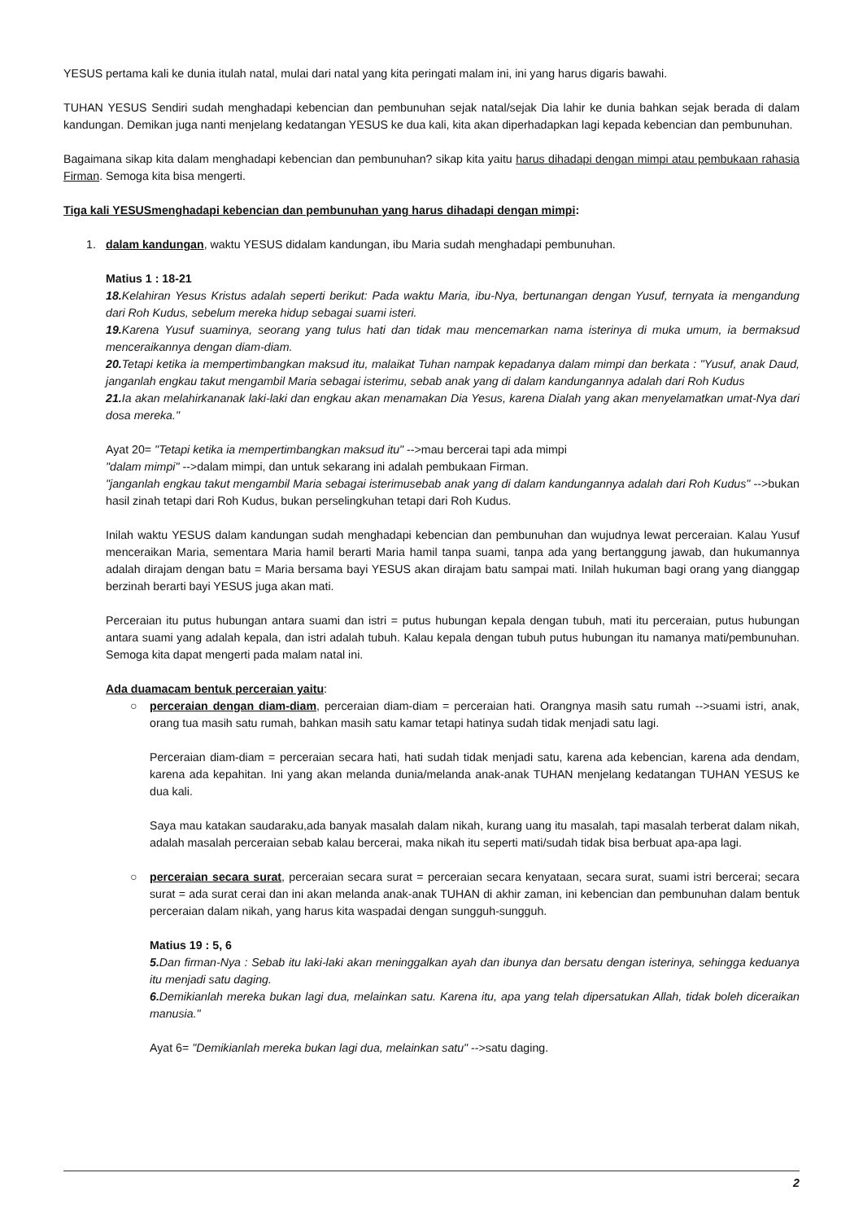YESUS pertama kali ke dunia itulah natal, mulai dari natal yang kita peringati malam ini, ini yang harus digaris bawahi.
TUHAN YESUS Sendiri sudah menghadapi kebencian dan pembunuhan sejak natal/sejak Dia lahir ke dunia bahkan sejak berada di dalam kandungan. Demikan juga nanti menjelang kedatangan YESUS ke dua kali, kita akan diperhadapkan lagi kepada kebencian dan pembunuhan.
Bagaimana sikap kita dalam menghadapi kebencian dan pembunuhan? sikap kita yaitu harus dihadapi dengan mimpi atau pembukaan rahasia Firman. Semoga kita bisa mengerti.
Tiga kali YESUSmenghadapi kebencian dan pembunuhan yang harus dihadapi dengan mimpi:
1. dalam kandungan, waktu YESUS didalam kandungan, ibu Maria sudah menghadapi pembunuhan.
Matius 1 : 18-21
18. Kelahiran Yesus Kristus adalah seperti berikut: Pada waktu Maria, ibu-Nya, bertunangan dengan Yusuf, ternyata ia mengandung dari Roh Kudus, sebelum mereka hidup sebagai suami isteri.
19. Karena Yusuf suaminya, seorang yang tulus hati dan tidak mau mencemarkan nama isterinya di muka umum, ia bermaksud menceraikannya dengan diam-diam.
20. Tetapi ketika ia mempertimbangkan maksud itu, malaikat Tuhan nampak kepadanya dalam mimpi dan berkata : "Yusuf, anak Daud, janganlah engkau takut mengambil Maria sebagai isterimu, sebab anak yang di dalam kandungannya adalah dari Roh Kudus
21. Ia akan melahirkananak laki-laki dan engkau akan menamakan Dia Yesus, karena Dialah yang akan menyelamatkan umat-Nya dari dosa mereka."
Ayat 20= "Tetapi ketika ia mempertimbangkan maksud itu" -->mau bercerai tapi ada mimpi
"dalam mimpi" -->dalam mimpi, dan untuk sekarang ini adalah pembukaan Firman.
"janganlah engkau takut mengambil Maria sebagai isterimusebab anak yang di dalam kandungannya adalah dari Roh Kudus" -->bukan hasil zinah tetapi dari Roh Kudus, bukan perselingkuhan tetapi dari Roh Kudus.
Inilah waktu YESUS dalam kandungan sudah menghadapi kebencian dan pembunuhan dan wujudnya lewat perceraian. Kalau Yusuf menceraikan Maria, sementara Maria hamil berarti Maria hamil tanpa suami, tanpa ada yang bertanggung jawab, dan hukumannya adalah dirajam dengan batu = Maria bersama bayi YESUS akan dirajam batu sampai mati. Inilah hukuman bagi orang yang dianggap berzinah berarti bayi YESUS juga akan mati.
Perceraian itu putus hubungan antara suami dan istri = putus hubungan kepala dengan tubuh, mati itu perceraian, putus hubungan antara suami yang adalah kepala, dan istri adalah tubuh. Kalau kepala dengan tubuh putus hubungan itu namanya mati/pembunuhan. Semoga kita dapat mengerti pada malam natal ini.
Ada duamacam bentuk perceraian yaitu:
○ perceraian dengan diam-diam, perceraian diam-diam = perceraian hati. Orangnya masih satu rumah -->suami istri, anak, orang tua masih satu rumah, bahkan masih satu kamar tetapi hatinya sudah tidak menjadi satu lagi.
Perceraian diam-diam = perceraian secara hati, hati sudah tidak menjadi satu, karena ada kebencian, karena ada dendam, karena ada kepahitan. Ini yang akan melanda dunia/melanda anak-anak TUHAN menjelang kedatangan TUHAN YESUS ke dua kali.
Saya mau katakan saudaraku,ada banyak masalah dalam nikah, kurang uang itu masalah, tapi masalah terberat dalam nikah, adalah masalah perceraian sebab kalau bercerai, maka nikah itu seperti mati/sudah tidak bisa berbuat apa-apa lagi.
○ perceraian secara surat, perceraian secara surat = perceraian secara kenyataan, secara surat, suami istri bercerai; secara surat = ada surat cerai dan ini akan melanda anak-anak TUHAN di akhir zaman, ini kebencian dan pembunuhan dalam bentuk perceraian dalam nikah, yang harus kita waspadai dengan sungguh-sungguh.
Matius 19 : 5, 6
5. Dan firman-Nya : Sebab itu laki-laki akan meninggalkan ayah dan ibunya dan bersatu dengan isterinya, sehingga keduanya itu menjadi satu daging.
6. Demikianlah mereka bukan lagi dua, melainkan satu. Karena itu, apa yang telah dipersatukan Allah, tidak boleh diceraikan manusia."
Ayat 6= "Demikianlah mereka bukan lagi dua, melainkan satu" -->satu daging.
2